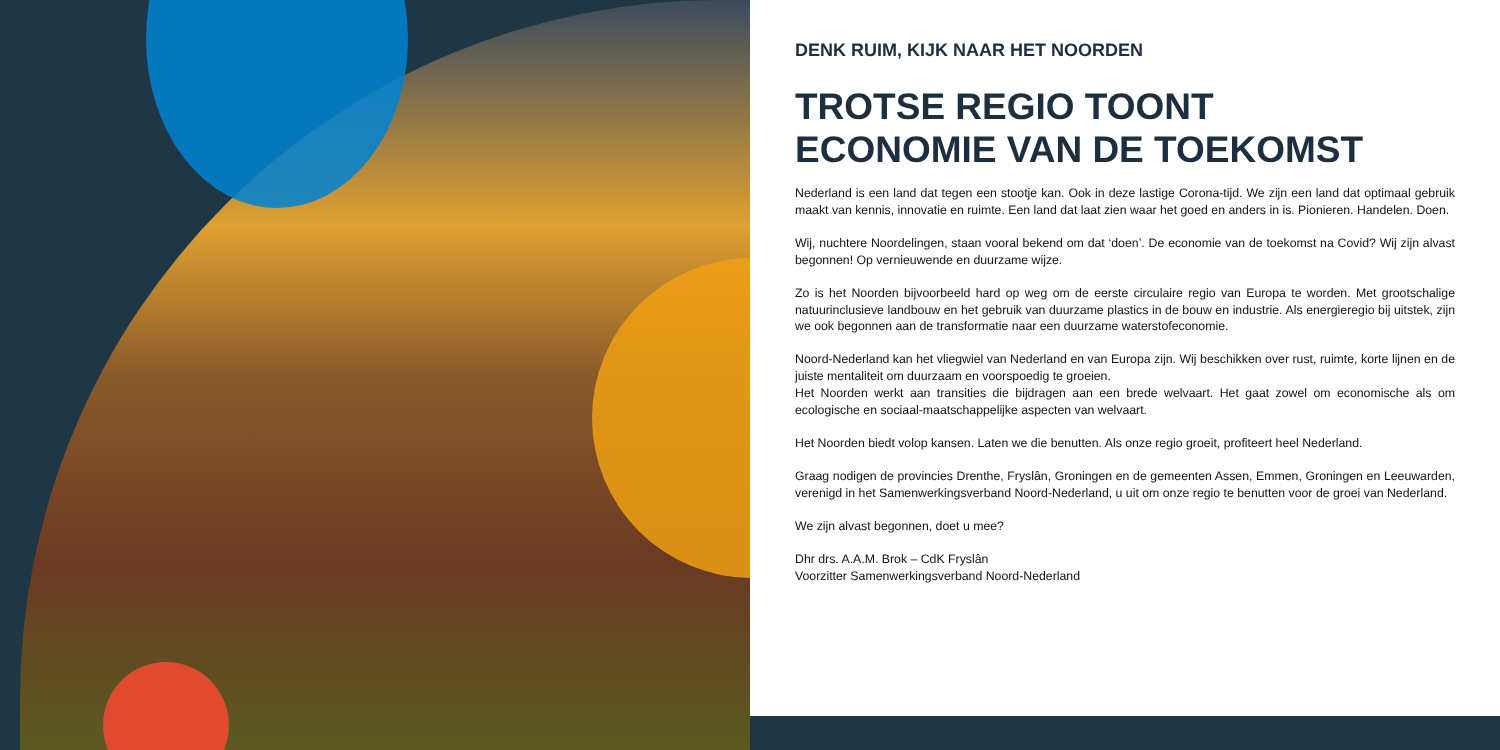DENK RUIM, KIJK NAAR HET NOORDEN
TROTSE REGIO TOONT
ECONOMIE VAN DE TOEKOMST
Nederland is een land dat tegen een stootje kan. Ook in deze lastige Corona-tijd. We zijn een land dat optimaal gebruik maakt van kennis, innovatie en ruimte. Een land dat laat zien waar het goed en anders in is. Pionieren. Handelen. Doen.
Wij, nuchtere Noordelingen, staan vooral bekend om dat ‘doen’. De economie van de toekomst na Covid? Wij zijn alvast begonnen! Op vernieuwende en duurzame wijze.
Zo is het Noorden bijvoorbeeld hard op weg om de eerste circulaire regio van Europa te worden. Met grootschalige natuurinclusieve landbouw en het gebruik van duurzame plastics in de bouw en industrie. Als energieregio bij uitstek, zijn we ook begonnen aan de transformatie naar een duurzame waterstofeconomie.
Noord-Nederland kan het vliegwiel van Nederland en van Europa zijn. Wij beschikken over rust, ruimte, korte lijnen en de juiste mentaliteit om duurzaam en voorspoedig te groeien.
Het Noorden werkt aan transities die bijdragen aan een brede welvaart. Het gaat zowel om economische als om ecologische en sociaal-maatschappelijke aspecten van welvaart.
Het Noorden biedt volop kansen. Laten we die benutten. Als onze regio groeit, profiteert heel Nederland.
Graag nodigen de provincies Drenthe, Fryslân, Groningen en de gemeenten Assen, Emmen, Groningen en Leeuwarden, verenigd in het Samenwerkingsverband Noord-Nederland, u uit om onze regio te benutten voor de groei van Nederland.
We zijn alvast begonnen, doet u mee?
Dhr drs. A.A.M. Brok – CdK Fryslân
Voorzitter Samenwerkingsverband Noord-Nederland